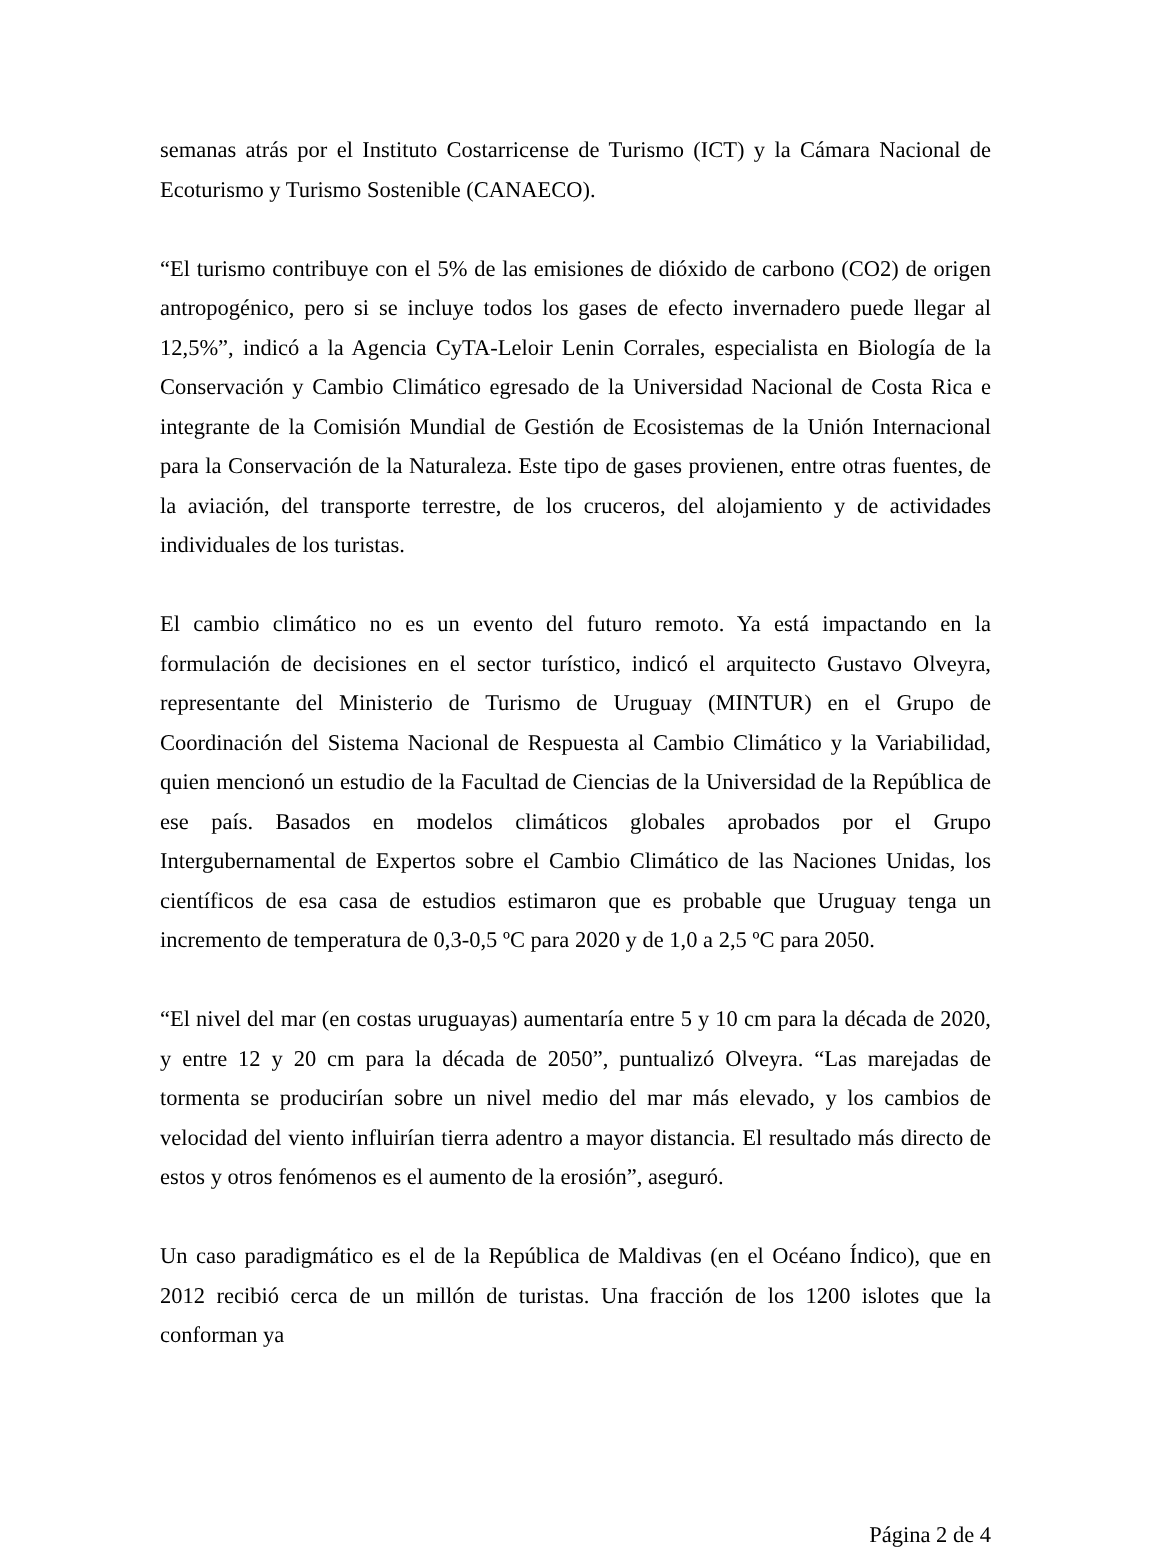semanas atrás por el Instituto Costarricense de Turismo (ICT) y la Cámara Nacional de Ecoturismo y Turismo Sostenible (CANAECO).
“El turismo contribuye con el 5% de las emisiones de dióxido de carbono (CO2) de origen antropogénico, pero si se incluye todos los gases de efecto invernadero puede llegar al 12,5%”, indicó a la Agencia CyTA-Leloir Lenin Corrales, especialista en Biología de la Conservación y Cambio Climático egresado de la Universidad Nacional de Costa Rica e integrante de la Comisión Mundial de Gestión de Ecosistemas de la Unión Internacional para la Conservación de la Naturaleza. Este tipo de gases provienen, entre otras fuentes, de la aviación, del transporte terrestre, de los cruceros, del alojamiento y de actividades individuales de los turistas.
El cambio climático no es un evento del futuro remoto. Ya está impactando en la formulación de decisiones en el sector turístico, indicó el arquitecto Gustavo Olveyra, representante del Ministerio de Turismo de Uruguay (MINTUR) en el Grupo de Coordinación del Sistema Nacional de Respuesta al Cambio Climático y la Variabilidad, quien mencionó un estudio de la Facultad de Ciencias de la Universidad de la República de ese país. Basados en modelos climáticos globales aprobados por el Grupo Intergubernamental de Expertos sobre el Cambio Climático de las Naciones Unidas, los científicos de esa casa de estudios estimaron que es probable que Uruguay tenga un incremento de temperatura de 0,3-0,5 ºC para 2020 y de 1,0 a 2,5 ºC para 2050.
“El nivel del mar (en costas uruguayas) aumentaría entre 5 y 10 cm para la década de 2020, y entre 12 y 20 cm para la década de 2050”, puntualizó Olveyra. “Las marejadas de tormenta se producirían sobre un nivel medio del mar más elevado, y los cambios de velocidad del viento influirían tierra adentro a mayor distancia. El resultado más directo de estos y otros fenómenos es el aumento de la erosión”, aseguró.
Un caso paradigmático es el de la República de Maldivas (en el Océano Índico), que en 2012 recibió cerca de un millón de turistas. Una fracción de los 1200 islotes que la conforman ya
Página 2 de 4